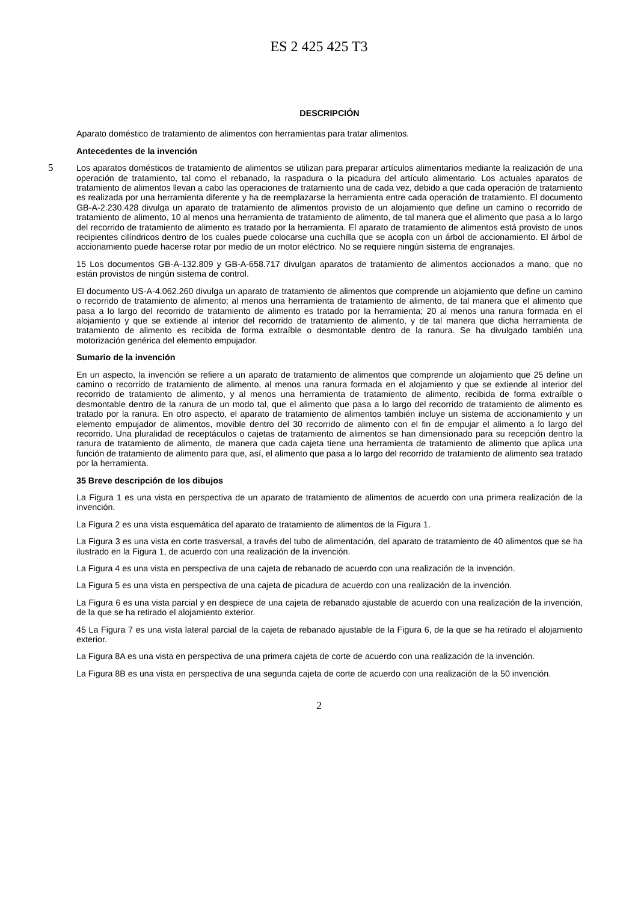ES 2 425 425 T3
DESCRIPCIÓN
Aparato doméstico de tratamiento de alimentos con herramientas para tratar alimentos.
Antecedentes de la invención
Los aparatos domésticos de tratamiento de alimentos se utilizan para preparar artículos alimentarios mediante la 5 realización de una operación de tratamiento, tal como el rebanado, la raspadura o la picadura del artículo alimentario. Los actuales aparatos de tratamiento de alimentos llevan a cabo las operaciones de tratamiento una de cada vez, debido a que cada operación de tratamiento es realizada por una herramienta diferente y ha de reemplazarse la herramienta entre cada operación de tratamiento. El documento GB-A-2.230.428 divulga un aparato de tratamiento de alimentos provisto de un alojamiento que define un camino o recorrido de tratamiento de alimento, 10 al menos una herramienta de tratamiento de alimento, de tal manera que el alimento que pasa a lo largo del recorrido de tratamiento de alimento es tratado por la herramienta. El aparato de tratamiento de alimentos está provisto de unos recipientes cilíndricos dentro de los cuales puede colocarse una cuchilla que se acopla con un árbol de accionamiento. El árbol de accionamiento puede hacerse rotar por medio de un motor eléctrico. No se requiere ningún sistema de engranajes.
15 Los documentos GB-A-132.809 y GB-A-658.717 divulgan aparatos de tratamiento de alimentos accionados a mano, que no están provistos de ningún sistema de control.
El documento US-A-4.062.260 divulga un aparato de tratamiento de alimentos que comprende un alojamiento que define un camino o recorrido de tratamiento de alimento; al menos una herramienta de tratamiento de alimento, de tal manera que el alimento que pasa a lo largo del recorrido de tratamiento de alimento es tratado por la herramienta; 20 al menos una ranura formada en el alojamiento y que se extiende al interior del recorrido de tratamiento de alimento, y de tal manera que dicha herramienta de tratamiento de alimento es recibida de forma extraíble o desmontable dentro de la ranura. Se ha divulgado también una motorización genérica del elemento empujador.
Sumario de la invención
En un aspecto, la invención se refiere a un aparato de tratamiento de alimentos que comprende un alojamiento que 25 define un camino o recorrido de tratamiento de alimento, al menos una ranura formada en el alojamiento y que se extiende al interior del recorrido de tratamiento de alimento, y al menos una herramienta de tratamiento de alimento, recibida de forma extraíble o desmontable dentro de la ranura de un modo tal, que el alimento que pasa a lo largo del recorrido de tratamiento de alimento es tratado por la ranura. En otro aspecto, el aparato de tratamiento de alimentos también incluye un sistema de accionamiento y un elemento empujador de alimentos, movible dentro del 30 recorrido de alimento con el fin de empujar el alimento a lo largo del recorrido. Una pluralidad de receptáculos o cajetas de tratamiento de alimentos se han dimensionado para su recepción dentro la ranura de tratamiento de alimento, de manera que cada cajeta tiene una herramienta de tratamiento de alimento que aplica una función de tratamiento de alimento para que, así, el alimento que pasa a lo largo del recorrido de tratamiento de alimento sea tratado por la herramienta.
35 Breve descripción de los dibujos
La Figura 1 es una vista en perspectiva de un aparato de tratamiento de alimentos de acuerdo con una primera realización de la invención.
La Figura 2 es una vista esquemática del aparato de tratamiento de alimentos de la Figura 1.
La Figura 3 es una vista en corte trasversal, a través del tubo de alimentación, del aparato de tratamiento de 40 alimentos que se ha ilustrado en la Figura 1, de acuerdo con una realización de la invención.
La Figura 4 es una vista en perspectiva de una cajeta de rebanado de acuerdo con una realización de la invención.
La Figura 5 es una vista en perspectiva de una cajeta de picadura de acuerdo con una realización de la invención.
La Figura 6 es una vista parcial y en despiece de una cajeta de rebanado ajustable de acuerdo con una realización de la invención, de la que se ha retirado el alojamiento exterior.
45 La Figura 7 es una vista lateral parcial de la cajeta de rebanado ajustable de la Figura 6, de la que se ha retirado el alojamiento exterior.
La Figura 8A es una vista en perspectiva de una primera cajeta de corte de acuerdo con una realización de la invención.
La Figura 8B es una vista en perspectiva de una segunda cajeta de corte de acuerdo con una realización de la 50 invención.
2